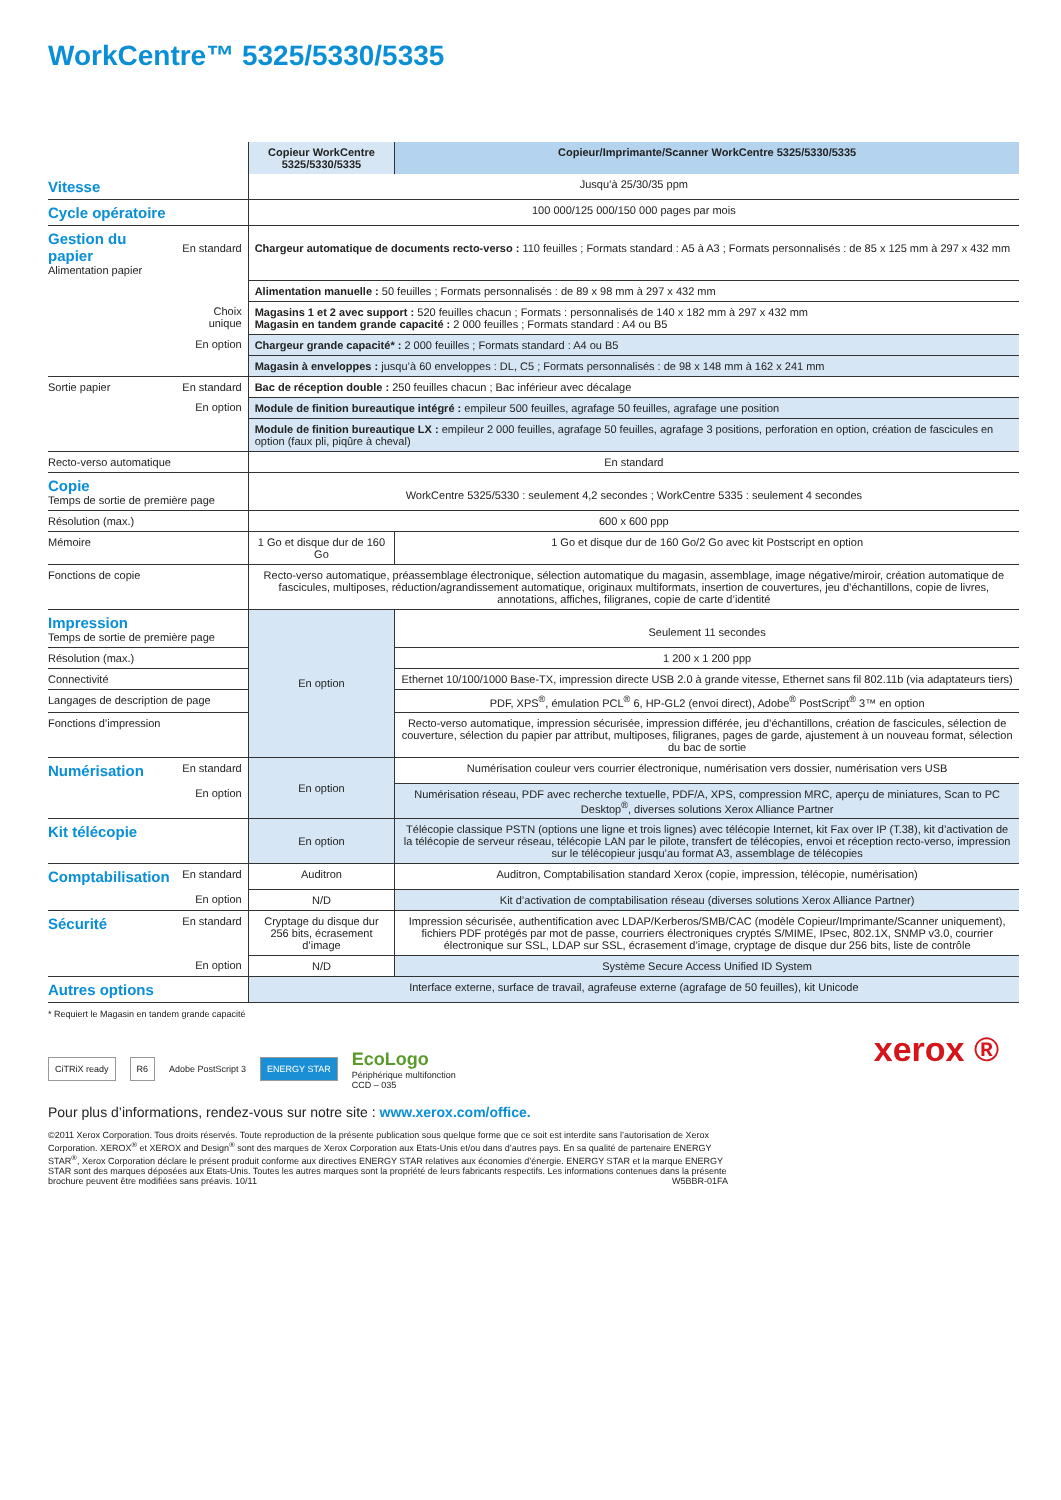WorkCentre™ 5325/5330/5335
| | | Copieur WorkCentre 5325/5330/5335 | Copieur/Imprimante/Scanner WorkCentre 5325/5330/5335 |
| Vitesse | | Jusqu’à 25/30/35 ppm | |
| Cycle opératoire | | 100 000/125 000/150 000 pages par mois | |
| Gestion du papier Alimentation papier | En standard | Chargeur automatique de documents recto-verso : 110 feuilles ; Formats standard : A5 à A3 ; Formats personnalisés : de 85 x 125 mm à 297 x 432 mm | |
| | | Alimentation manuelle : 50 feuilles ; Formats personnalisés : de 89 x 98 mm à 297 x 432 mm | |
| | Choix unique | Magasins 1 et 2 avec support : 520 feuilles chacun ; Formats : personnalisés de 140 x 182 mm à 297 x 432 mm Magasin en tandem grande capacité : 2 000 feuilles ; Formats standard : A4 ou B5 | |
| | En option | Chargeur grande capacité* : 2 000 feuilles ; Formats standard : A4 ou B5 | |
| | | Magasin à enveloppes : jusqu’à 60 enveloppes : DL, C5 ; Formats personnalisés : de 98 x 148 mm à 162 x 241 mm | |
| Sortie papier | En standard | Bac de réception double : 250 feuilles chacun ; Bac inférieur avec décalage | |
| | En option | Module de finition bureautique intégré : empileur 500 feuilles, agrafage 50 feuilles, agrafage une position | |
| | | Module de finition bureautique LX : empileur 2 000 feuilles, agrafage 50 feuilles, agrafage 3 positions, perforation en option, création de fascicules en option (faux pli, piqûre à cheval) | |
| Recto-verso automatique | | En standard | |
| Copie Temps de sortie de première page | | WorkCentre 5325/5330 : seulement 4,2 secondes ; WorkCentre 5335 : seulement 4 secondes | |
| Résolution (max.) | | 600 x 600 ppp | |
| Mémoire | | 1 Go et disque dur de 160 Go | 1 Go et disque dur de 160 Go/2 Go avec kit Postscript en option |
| Fonctions de copie | | Recto-verso automatique, préassemblage électronique, sélection automatique du magasin, assemblage, image négative/miroir, création automatique de fascicules, multiposes, réduction/agrandissement automatique, originaux multiformats, insertion de couvertures, jeu d’échantillons, copie de livres, annotations, affiches, filigranes, copie de carte d’identité | |
| Impression Temps de sortie de première page | | En option | Seulement 11 secondes |
| Résolution (max.) | | | 1 200 x 1 200 ppp |
| Connectivité | | | Ethernet 10/100/1000 Base-TX, impression directe USB 2.0 à grande vitesse, Ethernet sans fil 802.11b (via adaptateurs tiers) |
| Langages de description de page | | | PDF, XPS<sup>®</sup>, émulation PCL<sup>®</sup> 6, HP-GL2 (envoi direct), Adobe<sup>®</sup> PostScript<sup>®</sup> 3™ en option |
| Fonctions d’impression | | | Recto-verso automatique, impression sécurisée, impression différée, jeu d’échantillons, création de fascicules, sélection de couverture, sélection du papier par attribut, multiposes, filigranes, pages de garde, ajustement à un nouveau format, sélection du bac de sortie |
| Numérisation | En standard | En option | Numérisation couleur vers courrier électronique, numérisation vers dossier, numérisation vers USB |
| | En option | | Numérisation réseau, PDF avec recherche textuelle, PDF/A, XPS, compression MRC, aperçu de miniatures, Scan to PC Desktop<sup>®</sup>, diverses solutions Xerox Alliance Partner |
| Kit télécopie | | En option | Télécopie classique PSTN (options une ligne et trois lignes) avec télécopie Internet, kit Fax over IP (T.38), kit d’activation de la télécopie de serveur réseau, télécopie LAN par le pilote, transfert de télécopies, envoi et réception recto-verso, impression sur le télécopieur jusqu’au format A3, assemblage de télécopies |
| Comptabilisation | En standard | Auditron | Auditron, Comptabilisation standard Xerox (copie, impression, télécopie, numérisation) |
| | En option | N/D | Kit d’activation de comptabilisation réseau (diverses solutions Xerox Alliance Partner) |
| Sécurité | En standard | Cryptage du disque dur 256 bits, écrasement d’image | Impression sécurisée, authentification avec LDAP/Kerberos/SMB/CAC (modèle Copieur/Imprimante/Scanner uniquement), fichiers PDF protégés par mot de passe, courriers électroniques cryptés S/MIME, IPsec, 802.1X, SNMP v3.0, courrier électronique sur SSL, LDAP sur SSL, écrasement d’image, cryptage de disque dur 256 bits, liste de contrôle |
| | En option | N/D | Système Secure Access Unified ID System |
| Autres options | | Interface externe, surface de travail, agrafeuse externe (agrafage de 50 feuilles), kit Unicode | |
* Requiert le Magasin en tandem grande capacité
CiTRiX ready R6 Adobe PostScript 3 ENERGY STAR EcoLogo
Périphérique multifonction
CCD – 035
Pour plus d’informations, rendez-vous sur notre site : www.xerox.com/office.
xerox ®
©2011 Xerox Corporation. Tous droits réservés. Toute reproduction de la présente publication sous quelque forme que ce soit est interdite sans l’autorisation de Xerox Corporation. XEROX<sup>®</sup> et XEROX and Design<sup>®</sup> sont des marques de Xerox Corporation aux Etats-Unis et/ou dans d’autres pays. En sa qualité de partenaire ENERGY STAR<sup>®</sup>, Xerox Corporation déclare le présent produit conforme aux directives ENERGY STAR relatives aux économies d’énergie. ENERGY STAR et la marque ENERGY STAR sont des marques déposées aux Etats-Unis. Toutes les autres marques sont la propriété de leurs fabricants respectifs. Les informations contenues dans la présente brochure peuvent être modifiées sans préavis. 10/11 W5BBR-01FA